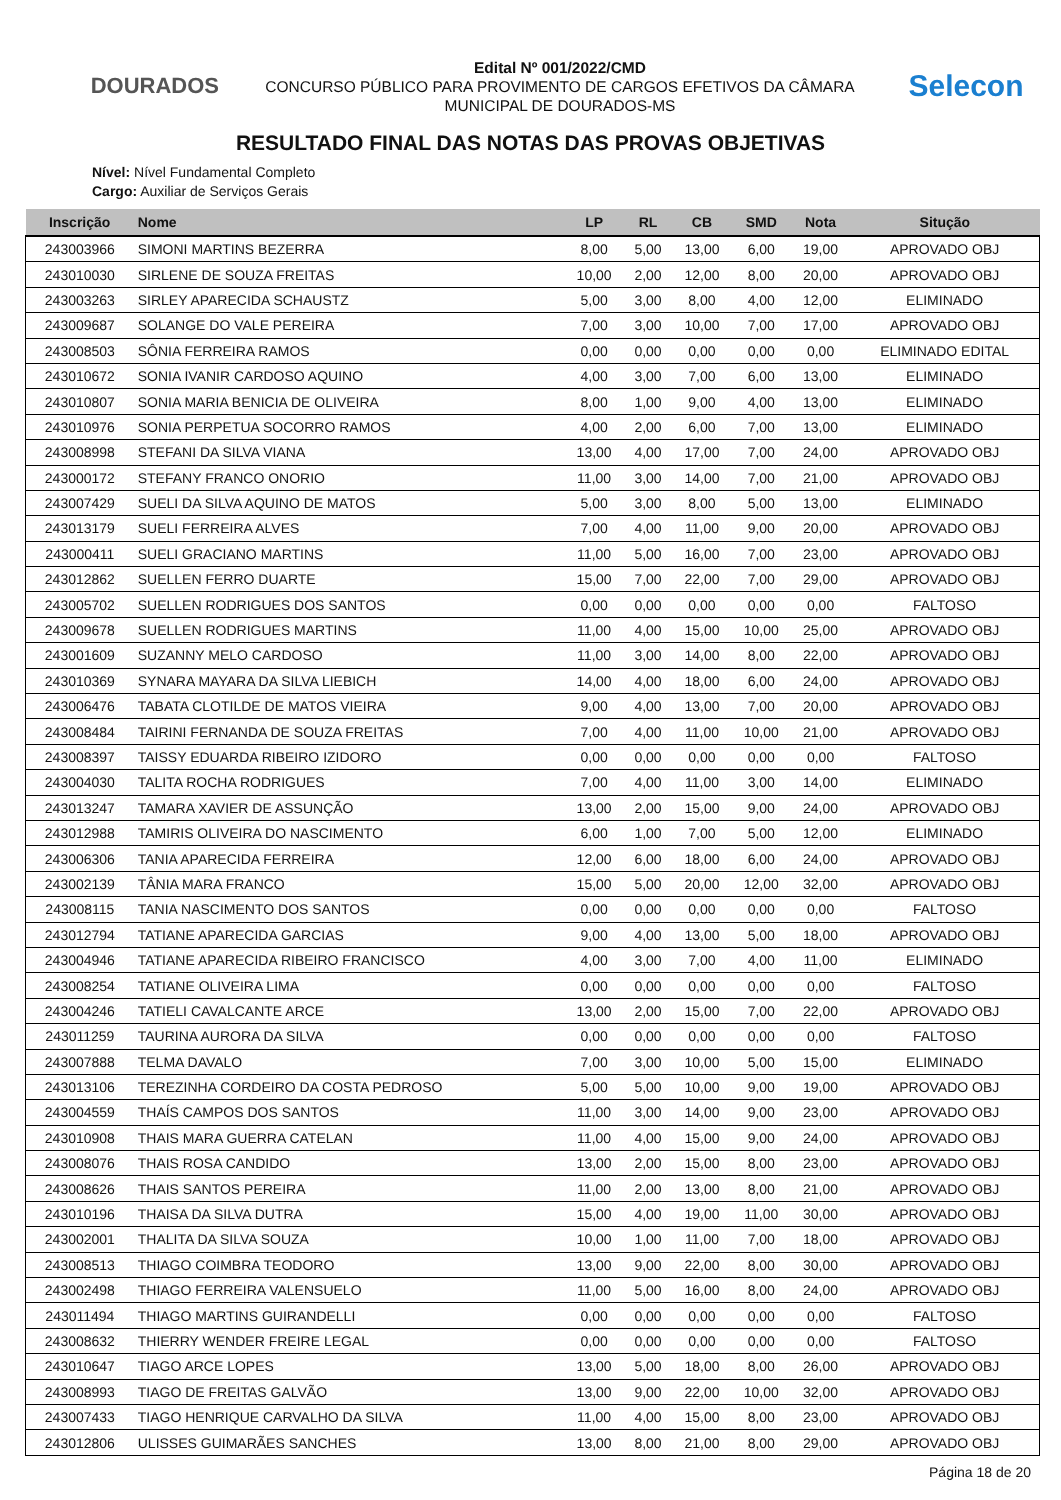DOURADOS
Edital Nº 001/2022/CMD
CONCURSO PÚBLICO PARA PROVIMENTO DE CARGOS EFETIVOS DA CÂMARA
MUNICIPAL DE DOURADOS-MS
Selecon
RESULTADO FINAL DAS NOTAS DAS PROVAS OBJETIVAS
Nível: Nível Fundamental Completo
Cargo: Auxiliar de Serviços Gerais
| Inscrição | Nome | LP | RL | CB | SMD | Nota | Situção |
| --- | --- | --- | --- | --- | --- | --- | --- |
| 243003966 | SIMONI MARTINS BEZERRA | 8,00 | 5,00 | 13,00 | 6,00 | 19,00 | APROVADO OBJ |
| 243010030 | SIRLENE DE SOUZA FREITAS | 10,00 | 2,00 | 12,00 | 8,00 | 20,00 | APROVADO OBJ |
| 243003263 | SIRLEY APARECIDA SCHAUSTZ | 5,00 | 3,00 | 8,00 | 4,00 | 12,00 | ELIMINADO |
| 243009687 | SOLANGE DO VALE PEREIRA | 7,00 | 3,00 | 10,00 | 7,00 | 17,00 | APROVADO OBJ |
| 243008503 | SÔNIA FERREIRA RAMOS | 0,00 | 0,00 | 0,00 | 0,00 | 0,00 | ELIMINADO EDITAL |
| 243010672 | SONIA IVANIR CARDOSO AQUINO | 4,00 | 3,00 | 7,00 | 6,00 | 13,00 | ELIMINADO |
| 243010807 | SONIA MARIA BENICIA DE OLIVEIRA | 8,00 | 1,00 | 9,00 | 4,00 | 13,00 | ELIMINADO |
| 243010976 | SONIA PERPETUA SOCORRO RAMOS | 4,00 | 2,00 | 6,00 | 7,00 | 13,00 | ELIMINADO |
| 243008998 | STEFANI DA SILVA VIANA | 13,00 | 4,00 | 17,00 | 7,00 | 24,00 | APROVADO OBJ |
| 243000172 | STEFANY FRANCO ONORIO | 11,00 | 3,00 | 14,00 | 7,00 | 21,00 | APROVADO OBJ |
| 243007429 | SUELI DA SILVA AQUINO DE MATOS | 5,00 | 3,00 | 8,00 | 5,00 | 13,00 | ELIMINADO |
| 243013179 | SUELI FERREIRA ALVES | 7,00 | 4,00 | 11,00 | 9,00 | 20,00 | APROVADO OBJ |
| 243000411 | SUELI GRACIANO MARTINS | 11,00 | 5,00 | 16,00 | 7,00 | 23,00 | APROVADO OBJ |
| 243012862 | SUELLEN FERRO DUARTE | 15,00 | 7,00 | 22,00 | 7,00 | 29,00 | APROVADO OBJ |
| 243005702 | SUELLEN RODRIGUES DOS SANTOS | 0,00 | 0,00 | 0,00 | 0,00 | 0,00 | FALTOSO |
| 243009678 | SUELLEN RODRIGUES MARTINS | 11,00 | 4,00 | 15,00 | 10,00 | 25,00 | APROVADO OBJ |
| 243001609 | SUZANNY MELO CARDOSO | 11,00 | 3,00 | 14,00 | 8,00 | 22,00 | APROVADO OBJ |
| 243010369 | SYNARA MAYARA DA SILVA LIEBICH | 14,00 | 4,00 | 18,00 | 6,00 | 24,00 | APROVADO OBJ |
| 243006476 | TABATA CLOTILDE DE MATOS VIEIRA | 9,00 | 4,00 | 13,00 | 7,00 | 20,00 | APROVADO OBJ |
| 243008484 | TAIRINI FERNANDA DE SOUZA FREITAS | 7,00 | 4,00 | 11,00 | 10,00 | 21,00 | APROVADO OBJ |
| 243008397 | TAISSY EDUARDA RIBEIRO IZIDORO | 0,00 | 0,00 | 0,00 | 0,00 | 0,00 | FALTOSO |
| 243004030 | TALITA ROCHA RODRIGUES | 7,00 | 4,00 | 11,00 | 3,00 | 14,00 | ELIMINADO |
| 243013247 | TAMARA XAVIER DE ASSUNÇÃO | 13,00 | 2,00 | 15,00 | 9,00 | 24,00 | APROVADO OBJ |
| 243012988 | TAMIRIS OLIVEIRA DO NASCIMENTO | 6,00 | 1,00 | 7,00 | 5,00 | 12,00 | ELIMINADO |
| 243006306 | TANIA APARECIDA FERREIRA | 12,00 | 6,00 | 18,00 | 6,00 | 24,00 | APROVADO OBJ |
| 243002139 | TÂNIA MARA FRANCO | 15,00 | 5,00 | 20,00 | 12,00 | 32,00 | APROVADO OBJ |
| 243008115 | TANIA NASCIMENTO DOS SANTOS | 0,00 | 0,00 | 0,00 | 0,00 | 0,00 | FALTOSO |
| 243012794 | TATIANE APARECIDA GARCIAS | 9,00 | 4,00 | 13,00 | 5,00 | 18,00 | APROVADO OBJ |
| 243004946 | TATIANE APARECIDA RIBEIRO FRANCISCO | 4,00 | 3,00 | 7,00 | 4,00 | 11,00 | ELIMINADO |
| 243008254 | TATIANE OLIVEIRA LIMA | 0,00 | 0,00 | 0,00 | 0,00 | 0,00 | FALTOSO |
| 243004246 | TATIELI CAVALCANTE ARCE | 13,00 | 2,00 | 15,00 | 7,00 | 22,00 | APROVADO OBJ |
| 243011259 | TAURINA AURORA DA SILVA | 0,00 | 0,00 | 0,00 | 0,00 | 0,00 | FALTOSO |
| 243007888 | TELMA DAVALO | 7,00 | 3,00 | 10,00 | 5,00 | 15,00 | ELIMINADO |
| 243013106 | TEREZINHA CORDEIRO DA COSTA PEDROSO | 5,00 | 5,00 | 10,00 | 9,00 | 19,00 | APROVADO OBJ |
| 243004559 | THAÍS CAMPOS DOS SANTOS | 11,00 | 3,00 | 14,00 | 9,00 | 23,00 | APROVADO OBJ |
| 243010908 | THAIS MARA GUERRA CATELAN | 11,00 | 4,00 | 15,00 | 9,00 | 24,00 | APROVADO OBJ |
| 243008076 | THAIS ROSA CANDIDO | 13,00 | 2,00 | 15,00 | 8,00 | 23,00 | APROVADO OBJ |
| 243008626 | THAIS SANTOS PEREIRA | 11,00 | 2,00 | 13,00 | 8,00 | 21,00 | APROVADO OBJ |
| 243010196 | THAISA DA SILVA DUTRA | 15,00 | 4,00 | 19,00 | 11,00 | 30,00 | APROVADO OBJ |
| 243002001 | THALITA DA SILVA SOUZA | 10,00 | 1,00 | 11,00 | 7,00 | 18,00 | APROVADO OBJ |
| 243008513 | THIAGO COIMBRA TEODORO | 13,00 | 9,00 | 22,00 | 8,00 | 30,00 | APROVADO OBJ |
| 243002498 | THIAGO FERREIRA VALENSUELO | 11,00 | 5,00 | 16,00 | 8,00 | 24,00 | APROVADO OBJ |
| 243011494 | THIAGO MARTINS GUIRANDELLI | 0,00 | 0,00 | 0,00 | 0,00 | 0,00 | FALTOSO |
| 243008632 | THIERRY WENDER FREIRE LEGAL | 0,00 | 0,00 | 0,00 | 0,00 | 0,00 | FALTOSO |
| 243010647 | TIAGO ARCE LOPES | 13,00 | 5,00 | 18,00 | 8,00 | 26,00 | APROVADO OBJ |
| 243008993 | TIAGO DE FREITAS GALVÃO | 13,00 | 9,00 | 22,00 | 10,00 | 32,00 | APROVADO OBJ |
| 243007433 | TIAGO HENRIQUE CARVALHO DA SILVA | 11,00 | 4,00 | 15,00 | 8,00 | 23,00 | APROVADO OBJ |
| 243012806 | ULISSES GUIMARÃES SANCHES | 13,00 | 8,00 | 21,00 | 8,00 | 29,00 | APROVADO OBJ |
Página 18 de 20